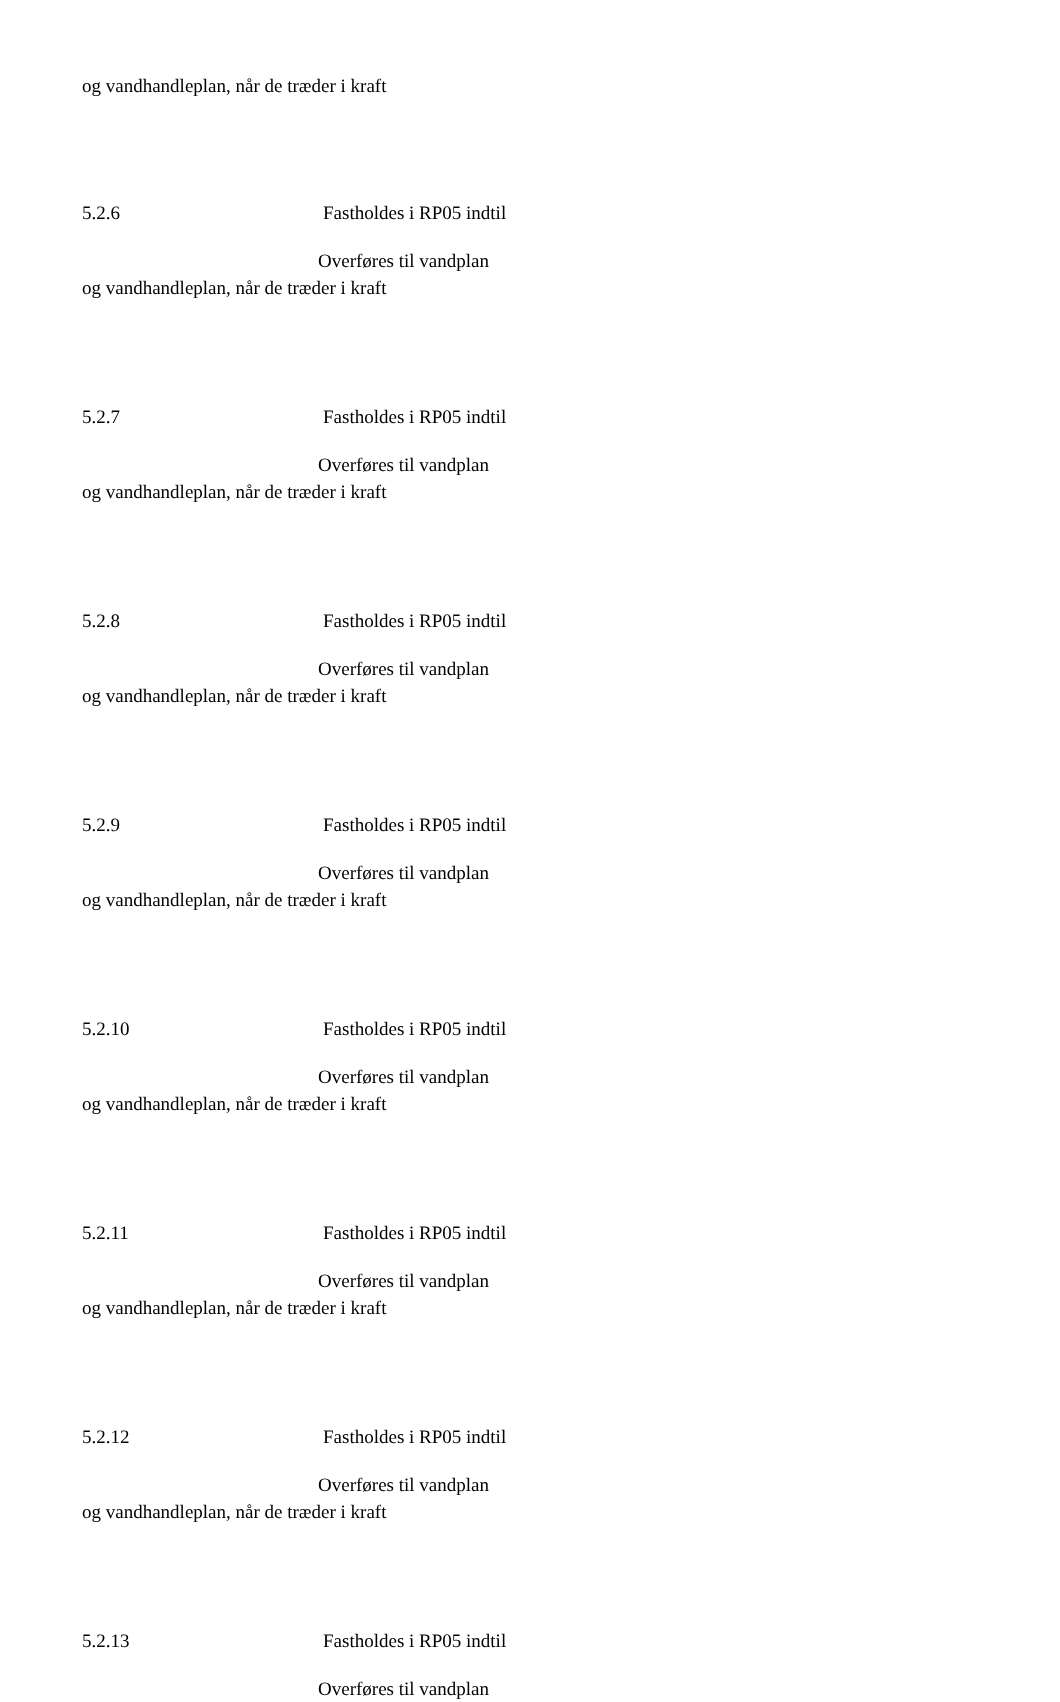og vandhandleplan, når de træder i kraft
5.2.6 Fastholdes i RP05 indtil
Overføres til vandplan
og vandhandleplan, når de træder i kraft
5.2.7 Fastholdes i RP05 indtil
Overføres til vandplan
og vandhandleplan, når de træder i kraft
5.2.8 Fastholdes i RP05 indtil
Overføres til vandplan
og vandhandleplan, når de træder i kraft
5.2.9 Fastholdes i RP05 indtil
Overføres til vandplan
og vandhandleplan, når de træder i kraft
5.2.10 Fastholdes i RP05 indtil
Overføres til vandplan
og vandhandleplan, når de træder i kraft
5.2.11 Fastholdes i RP05 indtil
Overføres til vandplan
og vandhandleplan, når de træder i kraft
5.2.12 Fastholdes i RP05 indtil
Overføres til vandplan
og vandhandleplan, når de træder i kraft
5.2.13 Fastholdes i RP05 indtil
Overføres til vandplan